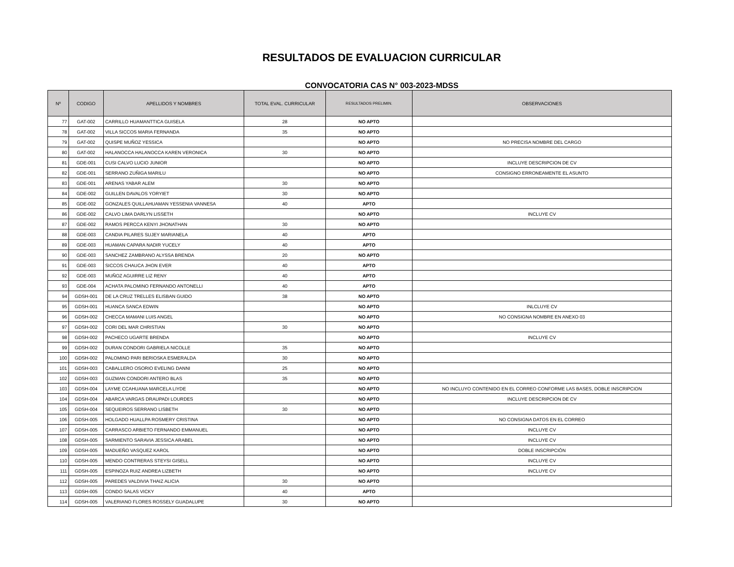RESULTADOS DE EVALUACION CURRICULAR
CONVOCATORIA CAS N° 003-2023-MDSS
| Nº | CODIGO | APELLIDOS Y NOMBRES | TOTAL EVAL. CURRICULAR | RESULTADOS PRELIMIN. | OBSERVACIONES |
| --- | --- | --- | --- | --- | --- |
| 77 | GAT-002 | CARRILLO HUAMANTTICA GUISELA | 28 | NO APTO | |
| 78 | GAT-002 | VILLA SICCOS MARIA FERNANDA | 35 | NO APTO | |
| 79 | GAT-002 | QUISPE MUÑOZ YESSICA | | NO APTO | NO PRECISA NOMBRE DEL CARGO |
| 80 | GAT-002 | HALANOCCA HALANOCCA KAREN VERONICA | 30 | NO APTO | |
| 81 | GDE-001 | CUSI CALVO LUCIO JUNIOR | | NO APTO | INCLUYE DESCRIPCION DE CV |
| 82 | GDE-001 | SERRANO ZUÑIGA MARILU | | NO APTO | CONSIGNO ERRONEAMENTE EL ASUNTO |
| 83 | GDE-001 | ARENAS YABAR ALEM | 30 | NO APTO | |
| 84 | GDE-002 | GUILLEN DAVALOS YORYIET | 30 | NO APTO | |
| 85 | GDE-002 | GONZALES QUILLAHUAMAN YESSENIA VANNESA | 40 | APTO | |
| 86 | GDE-002 | CALVO LIMA DARLYN LISSETH | | NO APTO | INCLUYE CV |
| 87 | GDE-002 | RAMOS PERCCA KENYI JHONATHAN | 30 | NO APTO | |
| 88 | GDE-003 | CANDIA PILARES SUJEY MARIANELA | 40 | APTO | |
| 89 | GDE-003 | HUAMAN CAPARA NADIR YUCELY | 40 | APTO | |
| 90 | GDE-003 | SANCHEZ ZAMBRANO ALYSSA BRENDA | 20 | NO APTO | |
| 91 | GDE-003 | SICCOS CHAUCA JHON EVER | 40 | APTO | |
| 92 | GDE-003 | MUÑOZ AGUIRRE LIZ RENY | 40 | APTO | |
| 93 | GDE-004 | ACHATA PALOMINO FERNANDO ANTONELLI | 40 | APTO | |
| 94 | GDSH-001 | DE LA CRUZ TRELLES ELISBAN GUIDO | 38 | NO APTO | |
| 95 | GDSH-001 | HUANCA SANCA EDWIN | | NO APTO | INLCLUYE CV |
| 96 | GDSH-002 | CHECCA MAMANI LUIS ANGEL | | NO APTO | NO CONSIGNA NOMBRE EN ANEXO 03 |
| 97 | GDSH-002 | CORI DEL MAR CHRISTIAN | 30 | NO APTO | |
| 98 | GDSH-002 | PACHECO UGARTE BRENDA | | NO APTO | INCLUYE CV |
| 99 | GDSH-002 | DURAN CONDORI GABRIELA NICOLLE | 35 | NO APTO | |
| 100 | GDSH-002 | PALOMINO PARI BERIOSKA ESMERALDA | 30 | NO APTO | |
| 101 | GDSH-003 | CABALLERO OSORIO EVELING DANNI | 25 | NO APTO | |
| 102 | GDSH-003 | GUZMAN CONDORI ANTERO BLAS | 35 | NO APTO | |
| 103 | GDSH-004 | LAYME CCAHUANA MARCELA LIYDE | | NO APTO | NO INCLUYO CONTENIDO EN EL CORREO CONFORME LAS BASES, DOBLE INSCRIPCION |
| 104 | GDSH-004 | ABARCA VARGAS DRAUPADI LOURDES | | NO APTO | INCLUYE DESCRIPCION DE CV |
| 105 | GDSH-004 | SEQUEIROS SERRANO LISBETH | 30 | NO APTO | |
| 106 | GDSH-005 | HOLGADO HUALLPA ROSMERY CRISTINA | | NO APTO | NO CONSIGNA DATOS EN EL CORREO |
| 107 | GDSH-005 | CARRASCO ARBIETO FERNANDO EMMANUEL | | NO APTO | INCLUYE CV |
| 108 | GDSH-005 | SARMIENTO SARAVIA JESSICA ARABEL | | NO APTO | INCLUYE CV |
| 109 | GDSH-005 | MADUEÑO VASQUEZ KAROL | | NO APTO | DOBLE INSCRIPCIÓN |
| 110 | GDSH-005 | MENDO CONTRERAS STEYSI GISELL | | NO APTO | INCLUYE CV |
| 111 | GDSH-005 | ESPINOZA RUIZ ANDREA LIZBETH | | NO APTO | INCLUYE CV |
| 112 | GDSH-005 | PAREDES VALDIVIA THAIZ ALICIA | 30 | NO APTO | |
| 113 | GDSH-005 | CONDO SALAS VICKY | 40 | APTO | |
| 114 | GDSH-005 | VALERIANO FLORES ROSSELY GUADALUPE | 30 | NO APTO | |